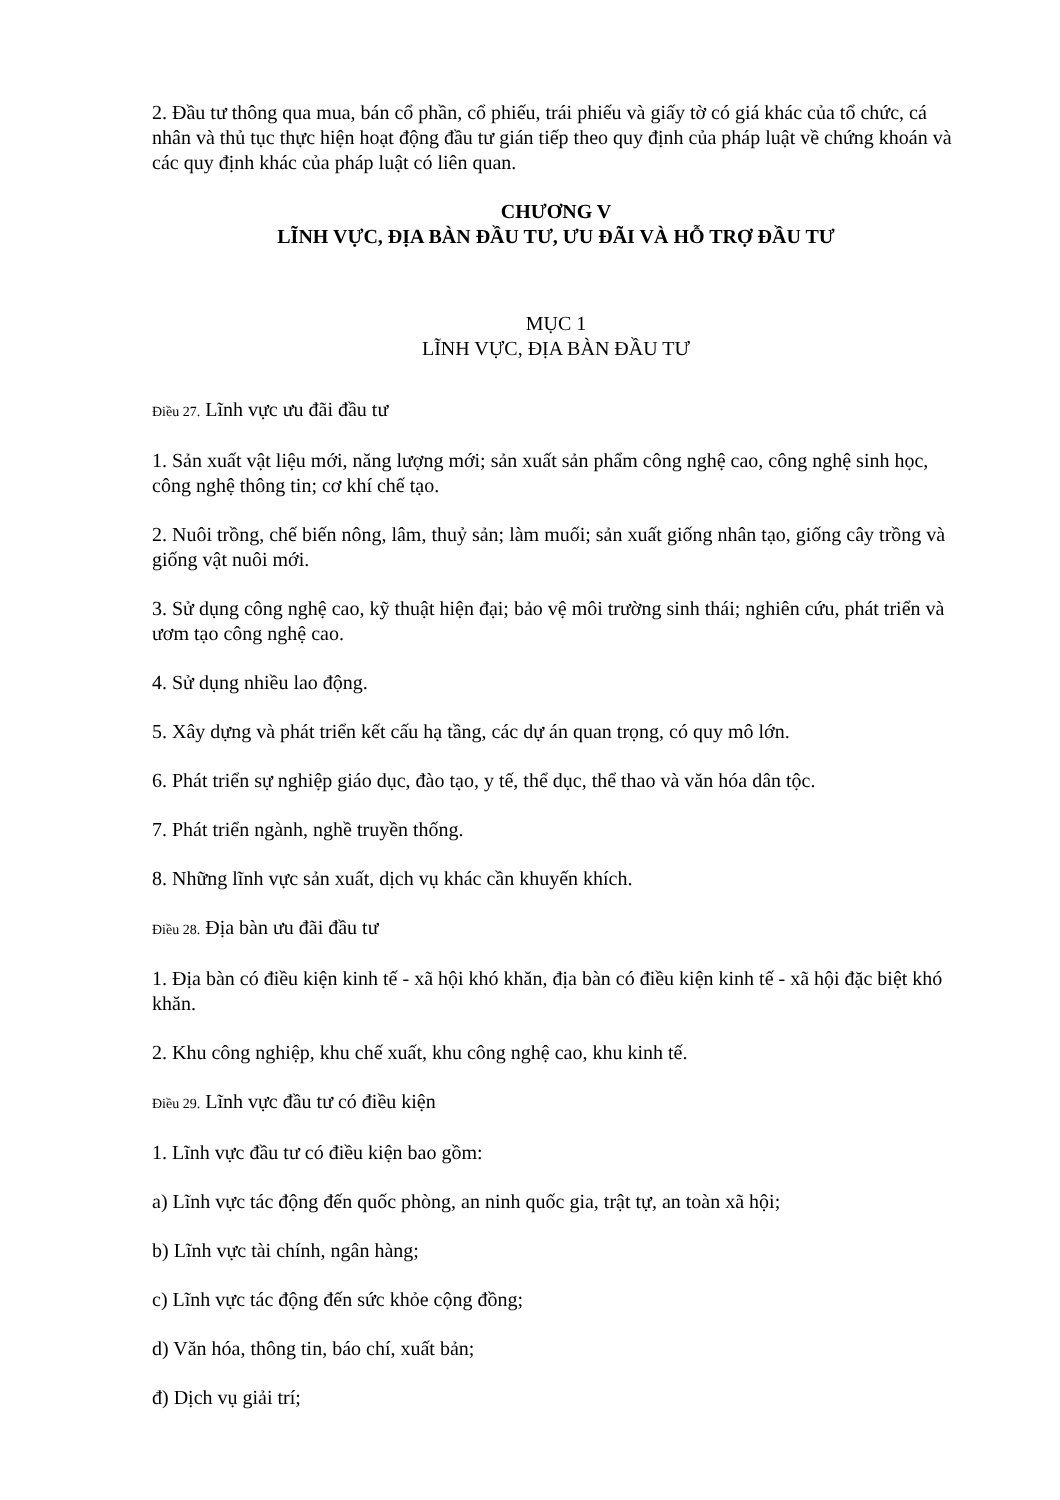2. Đầu tư thông qua mua, bán cổ phần, cổ phiếu, trái phiếu và giấy tờ có giá khác của tổ chức, cá nhân và thủ tục thực hiện hoạt động đầu tư gián tiếp theo quy định của pháp luật về chứng khoán và các quy định khác của pháp luật có liên quan.
CHƯƠNG V
LĨNH VỰC, ĐỊA BÀN ĐẦU TƯ, ƯU ĐÃI VÀ HỖ TRỢ ĐẦU TƯ
MỤC 1
LĨNH VỰC, ĐỊA BÀN ĐẦU TƯ
Điều 27. Lĩnh vực ưu đãi đầu tư
1. Sản xuất vật liệu mới, năng lượng mới; sản xuất sản phẩm công nghệ cao, công nghệ sinh học, công nghệ thông tin; cơ khí chế tạo.
2. Nuôi trồng, chế biến nông, lâm, thuỷ sản; làm muối; sản xuất giống nhân tạo, giống cây trồng và giống vật nuôi mới.
3. Sử dụng công nghệ cao, kỹ thuật hiện đại; bảo vệ môi trường sinh thái; nghiên cứu, phát triển và ươm tạo công nghệ cao.
4. Sử dụng nhiều lao động.
5. Xây dựng và phát triển kết cấu hạ tầng, các dự án quan trọng, có quy mô lớn.
6. Phát triển sự nghiệp giáo dục, đào tạo, y tế, thể dục, thể thao và văn hóa dân tộc.
7. Phát triển ngành, nghề truyền thống.
8. Những lĩnh vực sản xuất, dịch vụ khác cần khuyến khích.
Điều 28. Địa bàn ưu đãi đầu tư
1. Địa bàn có điều kiện kinh tế - xã hội khó khăn, địa bàn có điều kiện kinh tế - xã hội đặc biệt khó khăn.
2. Khu công nghiệp, khu chế xuất, khu công nghệ cao, khu kinh tế.
Điều 29. Lĩnh vực đầu tư có điều kiện
1. Lĩnh vực đầu tư có điều kiện bao gồm:
a) Lĩnh vực tác động đến quốc phòng, an ninh quốc gia, trật tự, an toàn xã hội;
b) Lĩnh vực tài chính, ngân hàng;
c) Lĩnh vực tác động đến sức khỏe cộng đồng;
d) Văn hóa, thông tin, báo chí, xuất bản;
đ) Dịch vụ giải trí;